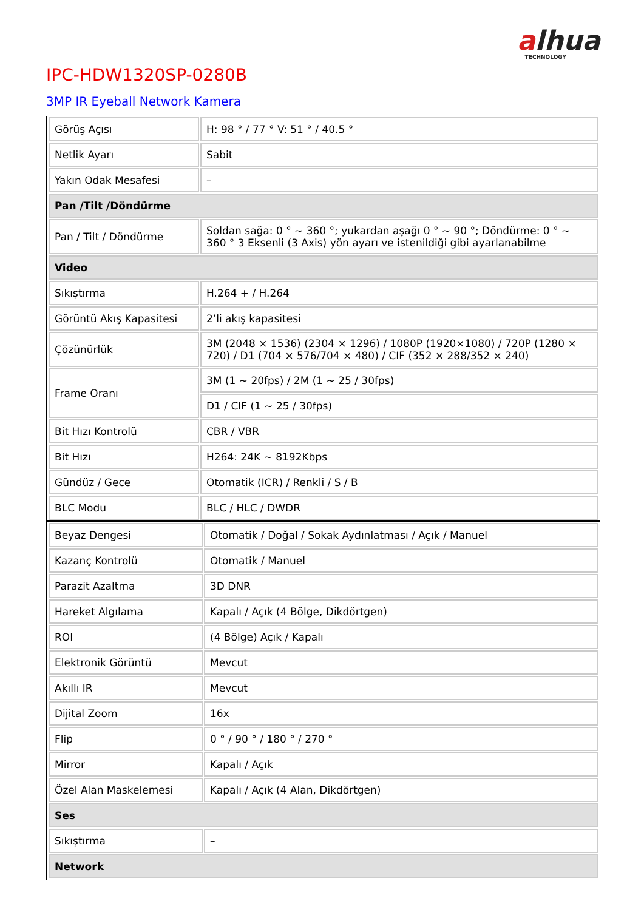alhua
TECHNOLOGY
IPC-HDW1320SP-0280B
3MP IR Eyeball Network Kamera
| Görüş Açısı | H: 98 ° / 77 ° V: 51 ° / 40.5 ° |
| Netlik Ayarı | Sabit |
| Yakın Odak Mesafesi | – |
| Pan /Tilt /Döndürme | |
| Pan / Tilt / Döndürme | Soldan sağa: 0 ° ~ 360 °; yukardan aşağı 0 ° ~ 90 °; Döndürme: 0 ° ~ 360 ° 3 Eksenli (3 Axis) yön ayarı ve istenildiği gibi ayarlanabilme |
| Video | |
| Sıkıştırma | H.264 + / H.264 |
| Görüntü Akış Kapasitesi | 2’li akış kapasitesi |
| Çözünürlük | 3M (2048 × 1536) (2304 × 1296) / 1080P (1920×1080) / 720P (1280 × 720) / D1 (704 × 576/704 × 480) / CIF (352 × 288/352 × 240) |
| Frame Oranı | 3M (1 ~ 20fps) / 2M (1 ~ 25 / 30fps) |
| | D1 / CIF (1 ~ 25 / 30fps) |
| Bit Hızı Kontrolü | CBR / VBR |
| Bit Hızı | H264: 24K ~ 8192Kbps |
| Gündüz / Gece | Otomatik (ICR) / Renkli / S / B |
| BLC Modu | BLC / HLC / DWDR |
| Beyaz Dengesi | Otomatik / Doğal / Sokak Aydınlatması / Açık / Manuel |
| Kazanç Kontrolü | Otomatik / Manuel |
| Parazit Azaltma | 3D DNR |
| Hareket Algılama | Kapalı / Açık (4 Bölge, Dikdörtgen) |
| ROI | (4 Bölge) Açık / Kapalı |
| Elektronik Görüntü | Mevcut |
| Akıllı IR | Mevcut |
| Dijital Zoom | 16x |
| Flip | 0 ° / 90 ° / 180 ° / 270 ° |
| Mirror | Kapalı / Açık |
| Özel Alan Maskelemesi | Kapalı / Açık (4 Alan, Dikdörtgen) |
| Ses | |
| Sıkıştırma | – |
| Network | |